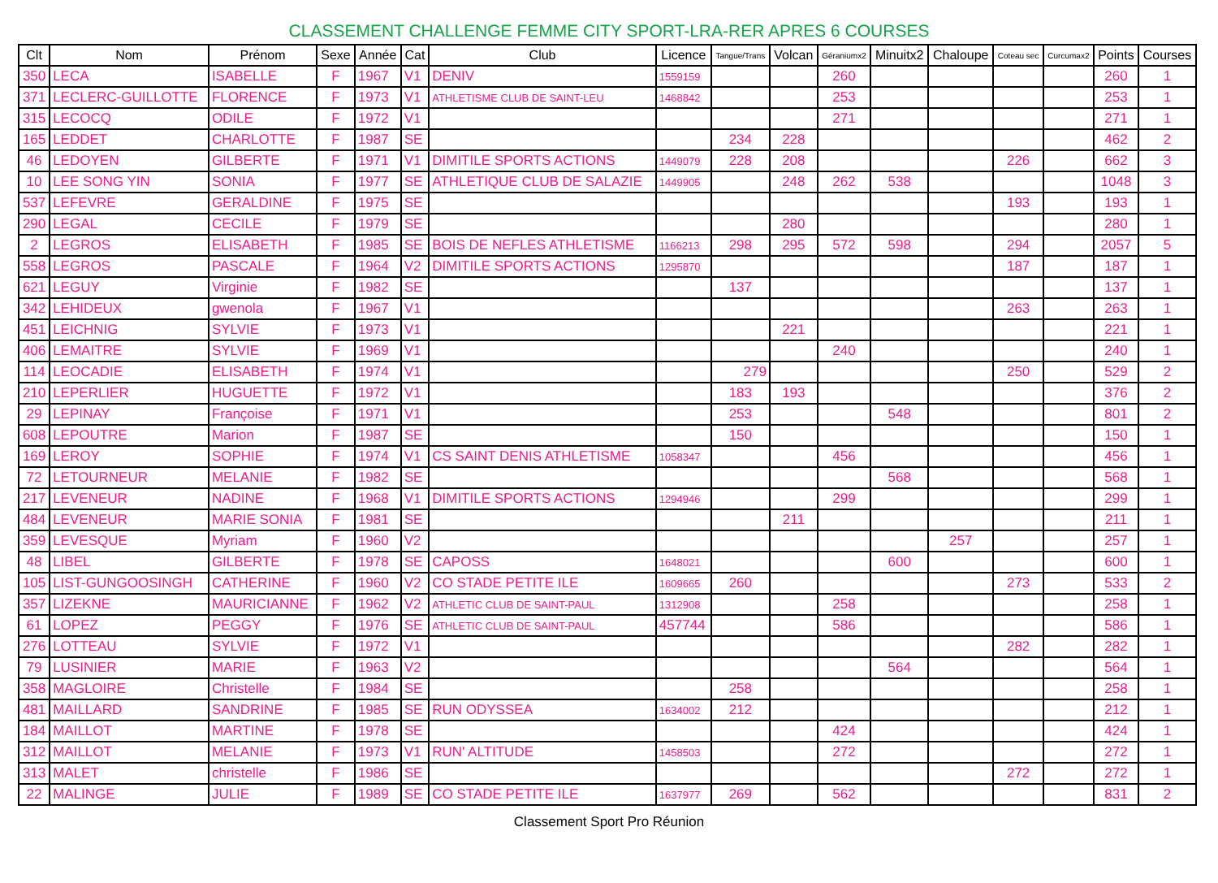CLASSEMENT CHALLENGE FEMME CITY SPORT-LRA-RER APRES 6 COURSES
| Clt | Nom | Prénom | Sexe | Année | Cat | Club | Licence | Tangue/Trans | Volcan | Géraniumx2 | Minuitx2 | Chaloupe | Coteau sec | Curcumax2 | Points | Courses |
| --- | --- | --- | --- | --- | --- | --- | --- | --- | --- | --- | --- | --- | --- | --- | --- | --- |
| 350 | LECA | ISABELLE | F | 1967 | V1 | DENIV | 1559159 | | | 260 | | | | | 260 | 1 |
| 371 | LECLERC-GUILLOTTE | FLORENCE | F | 1973 | V1 | ATHLETISME CLUB DE SAINT-LEU | 1468842 | | | 253 | | | | | 253 | 1 |
| 315 | LECOCQ | ODILE | F | 1972 | V1 | | | | | 271 | | | | | 271 | 1 |
| 165 | LEDDET | CHARLOTTE | F | 1987 | SE | | | 234 | 228 | | | | | | 462 | 2 |
| 46 | LEDOYEN | GILBERTE | F | 1971 | V1 | DIMITILE SPORTS ACTIONS | 1449079 | 228 | 208 | | | | 226 | | 662 | 3 |
| 10 | LEE SONG YIN | SONIA | F | 1977 | SE | ATHLETIQUE CLUB DE SALAZIE | 1449905 | | 248 | 262 | 538 | | | | 1048 | 3 |
| 537 | LEFEVRE | GERALDINE | F | 1975 | SE | | | | | | | | 193 | | 193 | 1 |
| 290 | LEGAL | CECILE | F | 1979 | SE | | | | 280 | | | | | | 280 | 1 |
| 2 | LEGROS | ELISABETH | F | 1985 | SE | BOIS DE NEFLES ATHLETISME | 1166213 | 298 | 295 | 572 | 598 | | 294 | | 2057 | 5 |
| 558 | LEGROS | PASCALE | F | 1964 | V2 | DIMITILE SPORTS ACTIONS | 1295870 | | | | | | 187 | | 187 | 1 |
| 621 | LEGUY | Virginie | F | 1982 | SE | | | 137 | | | | | | | 137 | 1 |
| 342 | LEHIDEUX | gwenola | F | 1967 | V1 | | | | | | | | 263 | | 263 | 1 |
| 451 | LEICHNIG | SYLVIE | F | 1973 | V1 | | | | 221 | | | | | | 221 | 1 |
| 406 | LEMAITRE | SYLVIE | F | 1969 | V1 | | | | | 240 | | | | | 240 | 1 |
| 114 | LEOCADIE | ELISABETH | F | 1974 | V1 | | | 279 | | | | | 250 | | 529 | 2 |
| 210 | LEPERLIER | HUGUETTE | F | 1972 | V1 | | | 183 | 193 | | | | | | 376 | 2 |
| 29 | LEPINAY | Françoise | F | 1971 | V1 | | | 253 | | | 548 | | | | 801 | 2 |
| 608 | LEPOUTRE | Marion | F | 1987 | SE | | | 150 | | | | | | | 150 | 1 |
| 169 | LEROY | SOPHIE | F | 1974 | V1 | CS SAINT DENIS ATHLETISME | 1058347 | | | 456 | | | | | 456 | 1 |
| 72 | LETOURNEUR | MELANIE | F | 1982 | SE | | | | | | 568 | | | | 568 | 1 |
| 217 | LEVENEUR | NADINE | F | 1968 | V1 | DIMITILE SPORTS ACTIONS | 1294946 | | | 299 | | | | | 299 | 1 |
| 484 | LEVENEUR | MARIE SONIA | F | 1981 | SE | | | | 211 | | | | | | 211 | 1 |
| 359 | LEVESQUE | Myriam | F | 1960 | V2 | | | | | | | 257 | | | 257 | 1 |
| 48 | LIBEL | GILBERTE | F | 1978 | SE | CAPOSS | 1648021 | | | | 600 | | | | 600 | 1 |
| 105 | LIST-GUNGOOSINGH | CATHERINE | F | 1960 | V2 | CO STADE PETITE ILE | 1609665 | 260 | | | | | 273 | | 533 | 2 |
| 357 | LIZEKNE | MAURICIANNE | F | 1962 | V2 | ATHLETIC CLUB DE SAINT-PAUL | 1312908 | | | 258 | | | | | 258 | 1 |
| 61 | LOPEZ | PEGGY | F | 1976 | SE | ATHLETIC CLUB DE SAINT-PAUL | 457744 | | | 586 | | | | | 586 | 1 |
| 276 | LOTTEAU | SYLVIE | F | 1972 | V1 | | | | | | | | 282 | | 282 | 1 |
| 79 | LUSINIER | MARIE | F | 1963 | V2 | | | | | | 564 | | | | 564 | 1 |
| 358 | MAGLOIRE | Christelle | F | 1984 | SE | | | 258 | | | | | | | 258 | 1 |
| 481 | MAILLARD | SANDRINE | F | 1985 | SE | RUN ODYSSEA | 1634002 | 212 | | | | | | | 212 | 1 |
| 184 | MAILLOT | MARTINE | F | 1978 | SE | | | | | 424 | | | | | 424 | 1 |
| 312 | MAILLOT | MELANIE | F | 1973 | V1 | RUN' ALTITUDE | 1458503 | | | 272 | | | | | 272 | 1 |
| 313 | MALET | christelle | F | 1986 | SE | | | | | | | | 272 | | 272 | 1 |
| 22 | MALINGE | JULIE | F | 1989 | SE | CO STADE PETITE ILE | 1637977 | 269 | | 562 | | | | | 831 | 2 |
Classement Sport Pro Réunion